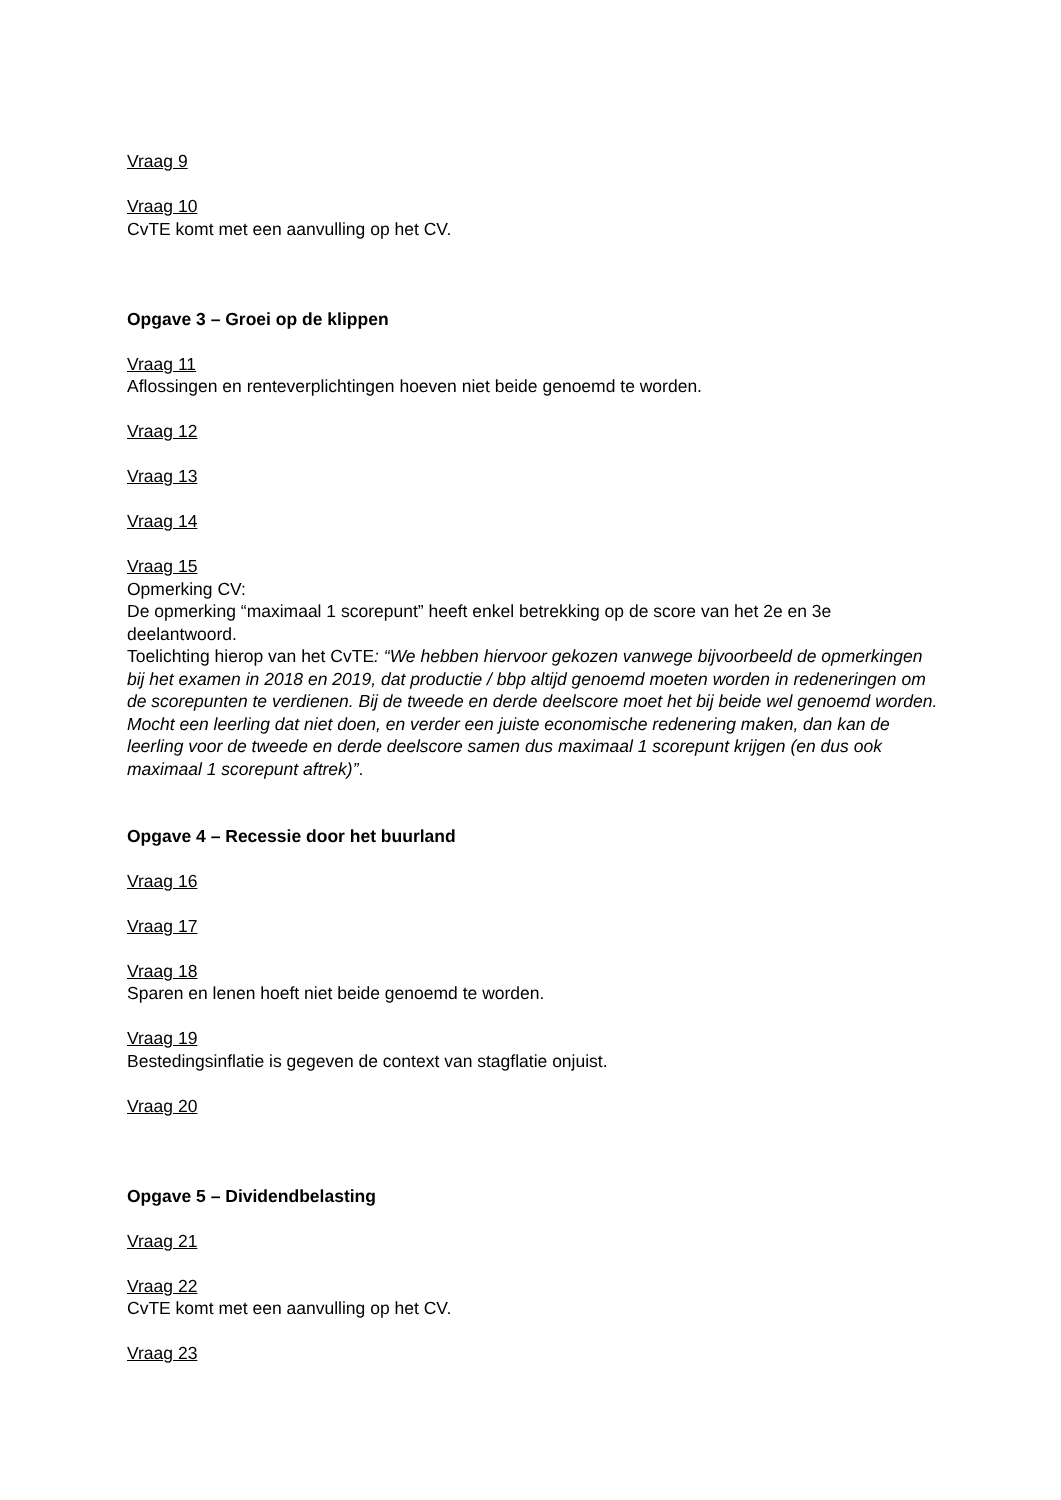Vraag 9
Vraag 10
CvTE komt met een aanvulling op het CV.
Opgave 3 – Groei op de klippen
Vraag 11
Aflossingen en renteverplichtingen hoeven niet beide genoemd te worden.
Vraag 12
Vraag 13
Vraag 14
Vraag 15
Opmerking CV:
De opmerking “maximaal 1 scorepunt” heeft enkel betrekking op de score van het 2e en 3e deelantwoord.
Toelichting hierop van het CvTE: “We hebben hiervoor gekozen vanwege bijvoorbeeld de opmerkingen bij het examen in 2018 en 2019, dat productie / bbp altijd genoemd moeten worden in redeneringen om de scorepunten te verdienen. Bij de tweede en derde deelscore moet het bij beide wel genoemd worden. Mocht een leerling dat niet doen, en verder een juiste economische redenering maken, dan kan de leerling voor de tweede en derde deelscore samen dus maximaal 1 scorepunt krijgen (en dus ook maximaal 1 scorepunt aftrek)”.
Opgave 4 – Recessie door het buurland
Vraag 16
Vraag 17
Vraag 18
Sparen en lenen hoeft niet beide genoemd te worden.
Vraag 19
Bestedingsinflatie is gegeven de context van stagflatie onjuist.
Vraag 20
Opgave 5 – Dividendbelasting
Vraag 21
Vraag 22
CvTE komt met een aanvulling op het CV.
Vraag 23